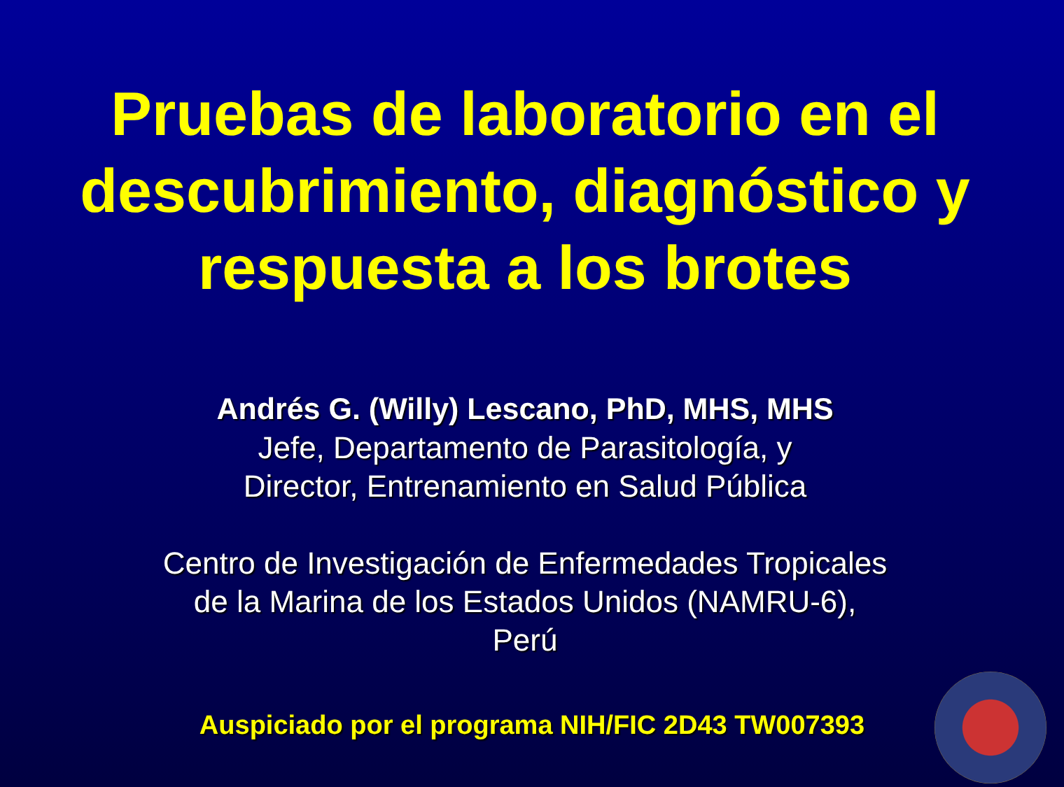Pruebas de laboratorio en el descubrimiento, diagnóstico y respuesta a los brotes
Andrés G. (Willy) Lescano, PhD, MHS, MHS
Jefe, Departamento de Parasitología, y
Director, Entrenamiento en Salud Pública
Centro de Investigación de Enfermedades Tropicales
de la Marina de los Estados Unidos (NAMRU-6),
Perú
Auspiciado por el programa NIH/FIC 2D43 TW007393